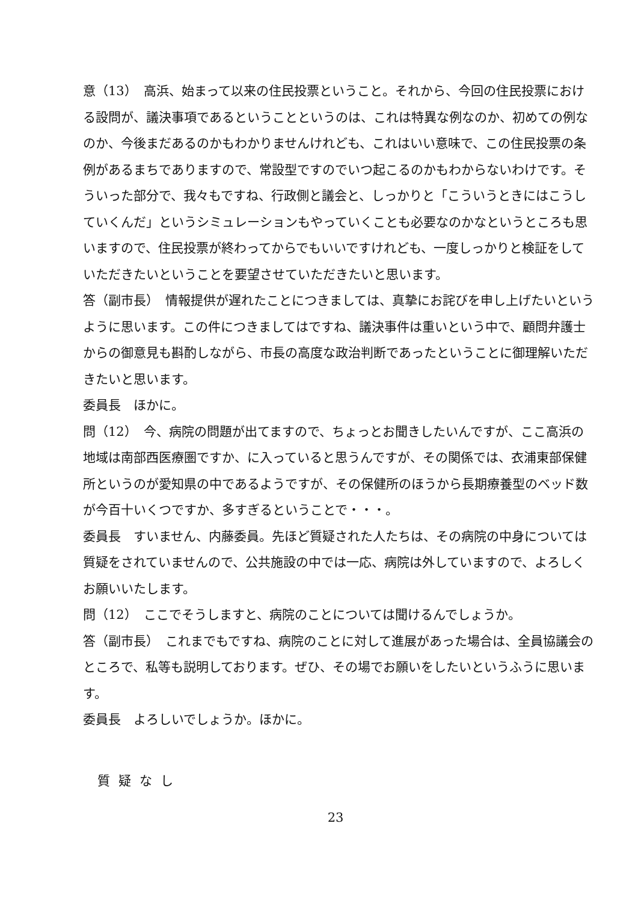意（13）　高浜、始まって以来の住民投票ということ。それから、今回の住民投票における設問が、議決事項であるということというのは、これは特異な例なのか、初めての例なのか、今後まだあるのかもわかりませんけれども、これはいい意味で、この住民投票の条例があるまちでありますので、常設型ですのでいつ起こるのかもわからないわけです。そういった部分で、我々もですね、行政側と議会と、しっかりと「こういうときにはこうしていくんだ」というシミュレーションもやっていくことも必要なのかなというところも思いますので、住民投票が終わってからでもいいですけれども、一度しっかりと検証をしていただきたいということを要望させていただきたいと思います。
答（副市長）　情報提供が遅れたことにつきましては、真摯にお詫びを申し上げたいというように思います。この件につきましてはですね、議決事件は重いという中で、顧問弁護士からの御意見も斟酌しながら、市長の高度な政治判断であったということに御理解いただきたいと思います。
委員長　ほかに。
問（12）　今、病院の問題が出てますので、ちょっとお聞きしたいんですが、ここ高浜の地域は南部西医療圏ですか、に入っていると思うんですが、その関係では、衣浦東部保健所というのが愛知県の中であるようですが、その保健所のほうから長期療養型のベッド数が今百十いくつですか、多すぎるということで・・・。
委員長　すいません、内藤委員。先ほど質疑された人たちは、その病院の中身については質疑をされていませんので、公共施設の中では一応、病院は外していますので、よろしくお願いいたします。
問（12）　ここでそうしますと、病院のことについては聞けるんでしょうか。
答（副市長）　これまでもですね、病院のことに対して進展があった場合は、全員協議会のところで、私等も説明しております。ぜひ、その場でお願いをしたいというふうに思います。
委員長　よろしいでしょうか。ほかに。
質疑なし
23